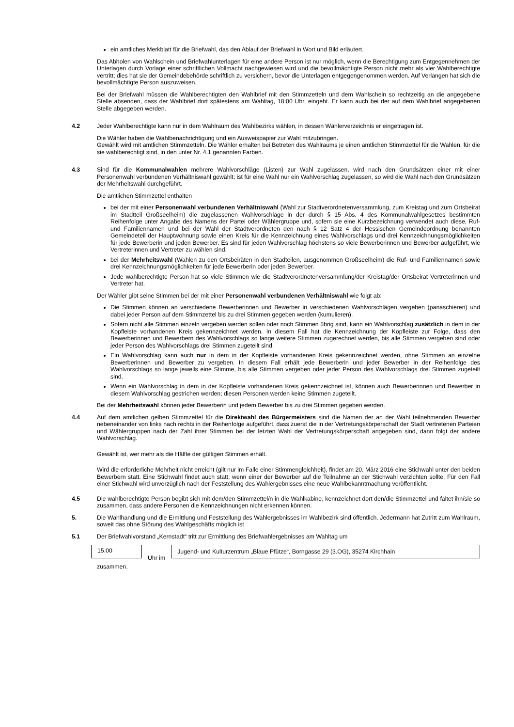ein amtliches Merkblatt für die Briefwahl, das den Ablauf der Briefwahl in Wort und Bild erläutert.
Das Abholen von Wahlschein und Briefwahlunterlagen für eine andere Person ist nur möglich, wenn die Berechtigung zum Entgegennehmen der Unterlagen durch Vorlage einer schriftlichen Vollmacht nachgewiesen wird und die bevollmächtigte Person nicht mehr als vier Wahlberechtigte vertritt; dies hat sie der Gemeindebehörde schriftlich zu versichern, bevor die Unterlagen entgegengenommen werden. Auf Verlangen hat sich die bevollmächtigte Person auszuweisen.
Bei der Briefwahl müssen die Wahlberechtigten den Wahlbrief mit den Stimmzetteln und dem Wahlschein so rechtzeitig an die angegebene Stelle absenden, dass der Wahlbrief dort spätestens am Wahltag, 18:00 Uhr, eingeht. Er kann auch bei der auf dem Wahlbrief angegebenen Stelle abgegeben werden.
4.2 Jeder Wahlberechtigte kann nur in dem Wahlraum des Wahlbezirks wählen, in dessen Wählerverzeichnis er eingetragen ist.
Die Wähler haben die Wahlbenachrichtigung und ein Ausweispapier zur Wahl mitzubringen.
Gewählt wird mit amtlichen Stimmzetteln. Die Wähler erhalten bei Betreten des Wahlraums je einen amtlichen Stimmzettel für die Wahlen, für die sie wahlberechtigt sind, in den unter Nr. 4.1 genannten Farben.
4.3 Sind für die Kommunalwahlen mehrere Wahlvorschläge (Listen) zur Wahl zugelassen, wird nach den Grundsätzen einer mit einer Personenwahl verbundenen Verhältniswahl gewählt; ist für eine Wahl nur ein Wahlvorschlag zugelassen, so wird die Wahl nach den Grundsätzen der Mehrheitswahl durchgeführt.
Die amtlichen Stimmzettel enthalten
bei der mit einer Personenwahl verbundenen Verhältniswahl (Wahl zur Stadtverordnetenversammlung, zum Kreistag und zum Ortsbeirat im Stadtteil Großseelheim) die zugelassenen Wahlvorschläge in der durch § 15 Abs. 4 des Kommunalwahlgesetzes bestimmten Reihenfolge unter Angabe des Namens der Partei oder Wählergruppe und, sofern sie eine Kurzbezeichnung verwendet auch diese, Ruf- und Familiennamen und bei der Wahl der Stadtverordneten den nach § 12 Satz 4 der Hessischen Gemeindeordnung benannten Gemeindeteil der Hauptwohnung sowie einen Kreis für die Kennzeichnung eines Wahlvorschlags und drei Kennzeichnungsmöglichkeiten für jede Bewerberin und jeden Bewerber. Es sind für jeden Wahlvorschlag höchstens so viele Bewerberinnen und Bewerber aufgeführt, wie Vertreterinnen und Vertreter zu wählen sind.
bei der Mehrheitswahl (Wahlen zu den Ortsbeiräten in den Stadteilen, ausgenommen Großseelheim) die Ruf- und Familiennamen sowie drei Kennzeichnungsmöglichkeiten für jede Bewerberin oder jeden Bewerber.
Jede wahlberechtigte Person hat so viele Stimmen wie die Stadtverordnetenversammlung/der Kreistag/der Ortsbeirat Vertreterinnen und Vertreter hat.
Der Wähler gibt seine Stimmen bei der mit einer Personenwahl verbundenen Verhältniswahl wie folgt ab:
Die Stimmen können an verschiedene Bewerberinnen und Bewerber in verschiedenen Wahlvorschlägen vergeben (panaschieren) und dabei jeder Person auf dem Stimmzettel bis zu drei Stimmen gegeben werden (kumulieren).
Sofern nicht alle Stimmen einzeln vergeben werden sollen oder noch Stimmen übrig sind, kann ein Wahlvorschlag zusätzlich in dem in der Kopfleiste vorhandenen Kreis gekennzeichnet werden. In diesem Fall hat die Kennzeichnung der Kopfleiste zur Folge, dass den Bewerberinnen und Bewerbern des Wahlvorschlags so lange weitere Stimmen zugerechnet werden, bis alle Stimmen vergeben sind oder jeder Person des Wahlvorschlags drei Stimmen zugeteilt sind.
Ein Wahlvorschlag kann auch nur in dem in der Kopfleiste vorhandenen Kreis gekennzeichnet werden, ohne Stimmen an einzelne Bewerberinnen und Bewerber zu vergeben. In diesem Fall erhält jede Bewerberin und jeder Bewerber in der Reihenfolge des Wahlvorschlags so lange jeweils eine Stimme, bis alle Stimmen vergeben oder jeder Person des Wahlvorschlags drei Stimmen zugeteilt sind.
Wenn ein Wahlvorschlag in dem in der Kopfleiste vorhandenen Kreis gekennzeichnet ist, können auch Bewerberinnen und Bewerber in diesem Wahlvorschlag gestrichen werden; diesen Personen werden keine Stimmen zugeteilt.
Bei der Mehrheitswahl können jeder Bewerberin und jedem Bewerber bis zu drei Stimmen gegeben werden.
4.4 Auf dem amtlichen gelben Stimmzettel für die Direktwahl des Bürgermeisters sind die Namen der an der Wahl teilnehmenden Bewerber nebeneinander von links nach rechts in der Reihenfolge aufgeführt, dass zuerst die in der Vertretungskörperschaft der Stadt vertretenen Parteien und Wählergruppen nach der Zahl ihrer Stimmen bei der letzten Wahl der Vertretungskörperschaft angegeben sind, dann folgt der andere Wahlvorschlag.
Gewählt ist, wer mehr als die Hälfte der gültigen Stimmen erhält.
Wird die erforderliche Mehrheit nicht erreicht (gilt nur im Falle einer Stimmengleichheit), findet am 20. März 2016 eine Stichwahl unter den beiden Bewerbern statt. Eine Stichwahl findet auch statt, wenn einer der Bewerber auf die Teilnahme an der Stichwahl verzichten sollte. Für den Fall einer Stichwahl wird unverzüglich nach der Feststellung des Wahlergebnisses eine neue Wahlbekanntmachung veröffentlicht.
4.5 Die wahlberechtigte Person begibt sich mit dem/den Stimmzettel/n in die Wahlkabine, kennzeichnet dort den/die Stimmzettel und faltet ihn/sie so zusammen, dass andere Personen die Kennzeichnungen nicht erkennen können.
5. Die Wahlhandlung und die Ermittlung und Feststellung des Wahlergebnisses im Wahlbezirk sind öffentlich. Jedermann hat Zutritt zum Wahlraum, soweit das ohne Störung des Wahlgeschäfts möglich ist.
5.1 Der Briefwahlvorstand „Kernstadt“ tritt zur Ermittlung des Briefwahlergebnisses am Wahltag um
15.00
Uhr im
Jugend- und Kulturzentrum „Blaue Pfütze“, Borngasse 29 (3.OG), 35274 Kirchhain
zusammen.